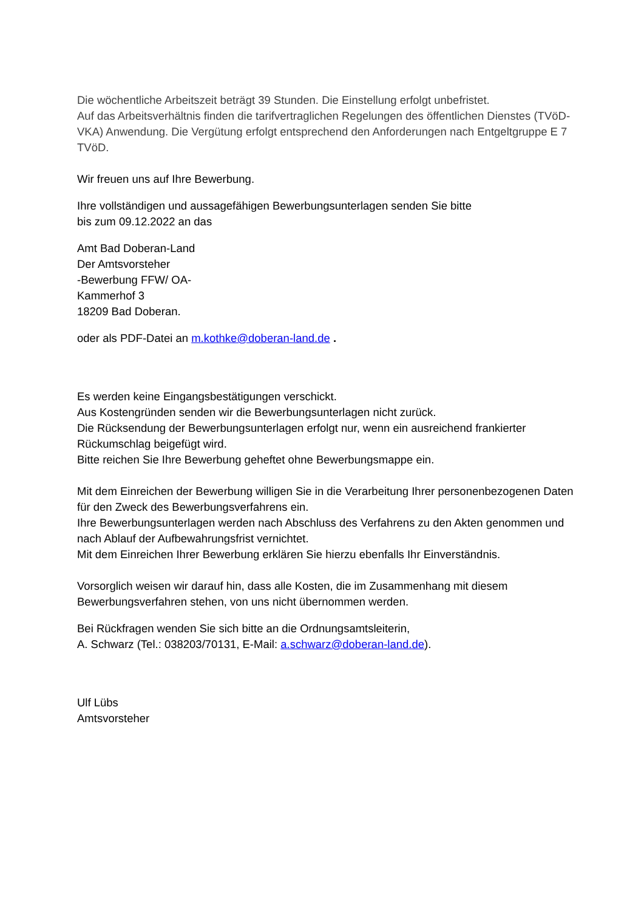Die wöchentliche Arbeitszeit beträgt 39 Stunden. Die Einstellung erfolgt unbefristet.
Auf das Arbeitsverhältnis finden die tarifvertraglichen Regelungen des öffentlichen Dienstes (TVöD-VKA) Anwendung. Die Vergütung erfolgt entsprechend den Anforderungen nach Entgeltgruppe E 7 TVöD.
Wir freuen uns auf Ihre Bewerbung.
Ihre vollständigen und aussagefähigen Bewerbungsunterlagen senden Sie bitte
bis zum 09.12.2022 an das
Amt Bad Doberan-Land
Der Amtsvorsteher
-Bewerbung FFW/ OA-
Kammerhof 3
18209 Bad Doberan.
oder als PDF-Datei an m.kothke@doberan-land.de .
Es werden keine Eingangsbestätigungen verschickt.
Aus Kostengründen senden wir die Bewerbungsunterlagen nicht zurück.
Die Rücksendung der Bewerbungsunterlagen erfolgt nur, wenn ein ausreichend frankierter Rückumschlag beigefügt wird.
Bitte reichen Sie Ihre Bewerbung geheftet ohne Bewerbungsmappe ein.
Mit dem Einreichen der Bewerbung willigen Sie in die Verarbeitung Ihrer personenbezogenen Daten für den Zweck des Bewerbungsverfahrens ein.
Ihre Bewerbungsunterlagen werden nach Abschluss des Verfahrens zu den Akten genommen und nach Ablauf der Aufbewahrungsfrist vernichtet.
Mit dem Einreichen Ihrer Bewerbung erklären Sie hierzu ebenfalls Ihr Einverständnis.
Vorsorglich weisen wir darauf hin, dass alle Kosten, die im Zusammenhang mit diesem Bewerbungsverfahren stehen, von uns nicht übernommen werden.
Bei Rückfragen wenden Sie sich bitte an die Ordnungsamtsleiterin,
A. Schwarz (Tel.: 038203/70131, E-Mail: a.schwarz@doberan-land.de).
Ulf Lübs
Amtsvorsteher